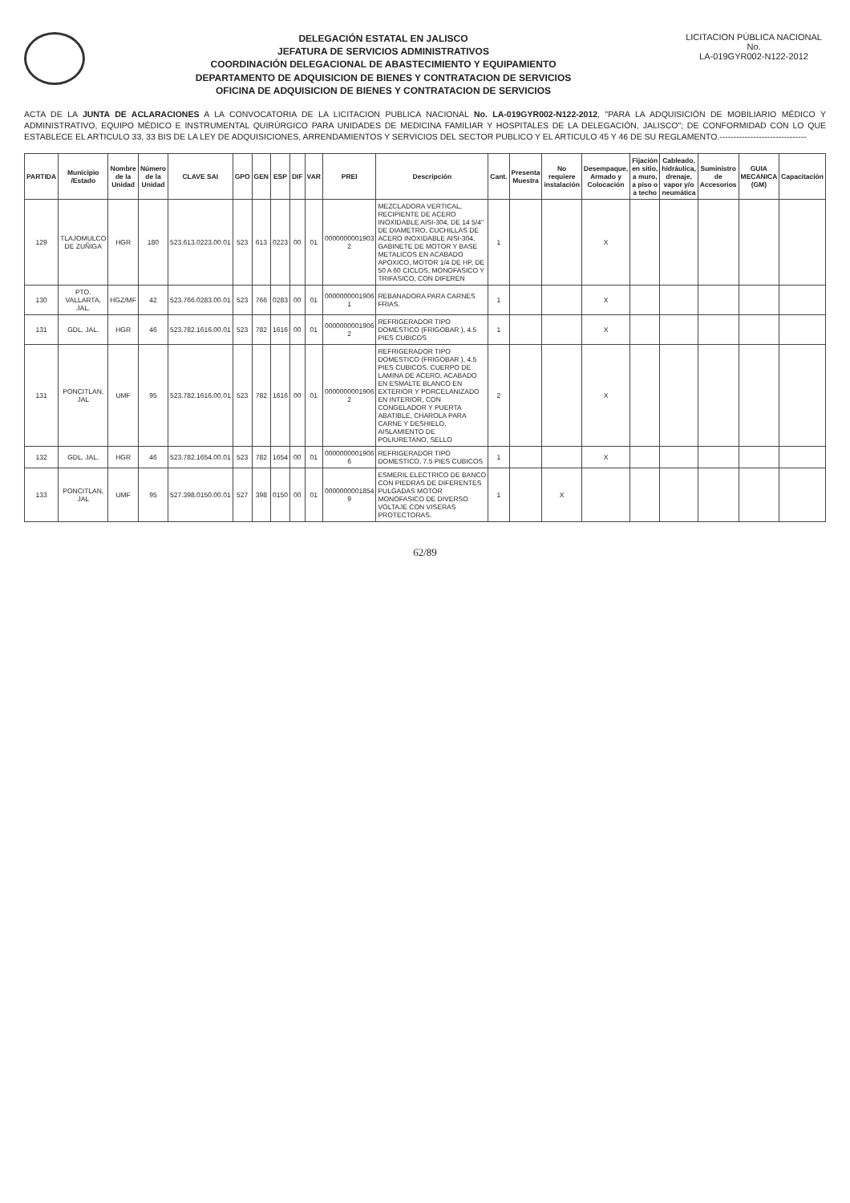DELEGACIÓN ESTATAL EN JALISCO
JEFATURA DE SERVICIOS ADMINISTRATIVOS
COORDINACIÓN DELEGACIONAL DE ABASTECIMIENTO Y EQUIPAMIENTO
DEPARTAMENTO DE ADQUISICION DE BIENES Y CONTRATACION DE SERVICIOS
OFICINA DE ADQUISICION DE BIENES Y CONTRATACION DE SERVICIOS
LICITACION PÚBLICA NACIONAL
No.
LA-019GYR002-N122-2012
ACTA DE LA JUNTA DE ACLARACIONES A LA CONVOCATORIA DE LA LICITACION PUBLICA NACIONAL No. LA-019GYR002-N122-2012, "PARA LA ADQUISICIÓN DE MOBILIARIO MÉDICO Y ADMINISTRATIVO, EQUIPO MÉDICO E INSTRUMENTAL QUIRÚRGICO PARA UNIDADES DE MEDICINA FAMILIAR Y HOSPITALES DE LA DELEGACIÓN, JALISCO"; DE CONFORMIDAD CON LO QUE ESTABLECE EL ARTICULO 33, 33 BIS DE LA LEY DE ADQUISICIONES, ARRENDAMIENTOS Y SERVICIOS DEL SECTOR PUBLICO Y EL ARTICULO 45 Y 46 DE SU REGLAMENTO.-------------------------------
| PARTIDA | Municipio /Estado | Nombre de la Unidad | Número de la Unidad | CLAVE SAI | GPO | GEN | ESP | DIF | VAR | PREI | Descripción | Cant. | Presenta Muestra | No requiere instalación | Desempaque, Armado y Colocación | Fijación en sitio, a muro, a piso o a techo | Cableado, hidráulica, drenaje, vapor y/o neumática | Suministro de Accesorios | GUIA MECANICA (GM) | Capacitación |
| --- | --- | --- | --- | --- | --- | --- | --- | --- | --- | --- | --- | --- | --- | --- | --- | --- | --- | --- | --- | --- |
| 129 | TLAJOMULCO DE ZUÑIGA | HGR | 180 | 523.613.0223.00.01 | 523 | 613 | 0223 | 00 | 01 | 0000000001903 2 | MEZCLADORA VERTICAL, RECIPIENTE DE ACERO INOXIDABLE AISI-304, DE 14 5/4" DE DIAMETRO, CUCHILLAS DE ACERO INOXIDABLE AISI-304, GABINETE DE MOTOR Y BASE METALICOS EN ACABADO APOXICO, MOTOR 1/4 DE HP, DE 50 A 60 CICLOS, MONOFASICO Y TRIFASICO, CON DIFEREN | 1 | | | X | | | | | |
| 130 | PTO. VALLARTA, JAL. | HGZ/MF | 42 | 523.766.0283.00.01 | 523 | 766 | 0283 | 00 | 01 | 0000000001906 1 | REBANADORA PARA CARNES FRIAS. | 1 | | | X | | | | | |
| 131 | GDL. JAL. | HGR | 46 | 523.782.1616.00.01 | 523 | 782 | 1616 | 00 | 01 | 0000000001906 2 | REFRIGERADOR TIPO DOMESTICO (FRIGOBAR ), 4.5 PIES CUBICOS | 1 | | | X | | | | | |
| 131 | PONCITLAN, JAL | UMF | 95 | 523.782.1616.00.01 | 523 | 782 | 1616 | 00 | 01 | 0000000001906 2 | REFRIGERADOR TIPO DOMESTICO (FRIGOBAR ), 4.5 PIES CUBICOS. CUERPO DE LAMINA DE ACERO, ACABADO EN ESMALTE BLANCO EN EXTERIOR Y PORCELANIZADO EN INTERIOR, CON CONGELADOR Y PUERTA ABATIBLE, CHAROLA PARA CARNE Y DESHIELO, AISLAMIENTO DE POLIURETANO, SELLO | 2 | | | X | | | | | |
| 132 | GDL. JAL. | HGR | 46 | 523.782.1654.00.01 | 523 | 782 | 1654 | 00 | 01 | 0000000001906 6 | REFRIGERADOR TIPO DOMESTICO, 7.5 PIES CUBICOS | 1 | | | X | | | | | |
| 133 | PONCITLAN, JAL | UMF | 95 | 527.398.0150.00.01 | 527 | 398 | 0150 | 00 | 01 | 0000000001854 9 | ESMERIL ELECTRICO DE BANCO CON PIEDRAS DE DIFERENTES PULGADAS MOTOR MONOFASICO DE DIVERSO VOLTAJE CON VISERAS PROTECTORAS. | 1 | | X | | | | | | |
62/89